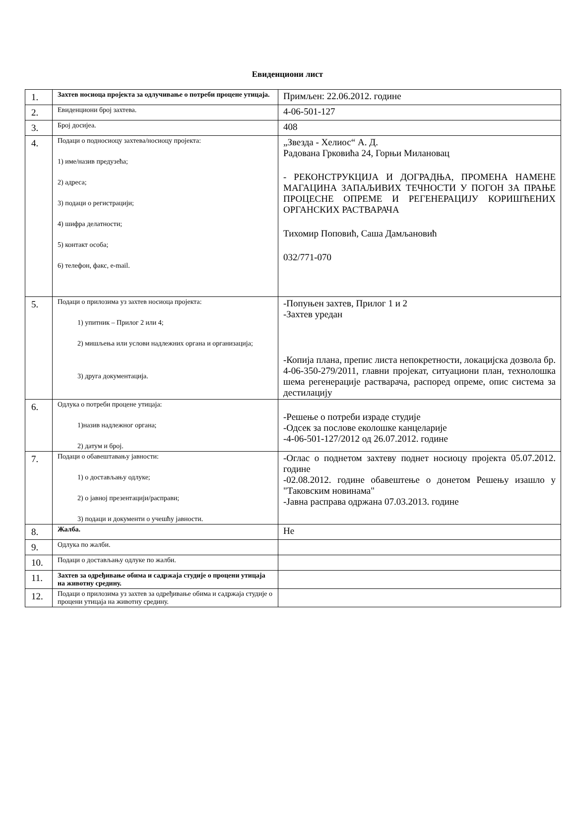Евиденциони лист
| 1. | Захтев носиоца пројекта за одлучивање о потреби процене утицаја. | Примљен: 22.06.2012. године |
| 2. | Евиденциони број захтева. | 4-06-501-127 |
| 3. | Број досијеа. | 408 |
| 4. | Подаци о подносиоцу захтева/носиоцу пројекта: 1) име/назив предузећа; 2) адреса; 3) подаци о регистрацији; 4) шифра делатности; 5) контакт особа; 6) телефон, факс, e-mail. | „Звезда - Хелиос“ А. Д. Радована Грковића 24, Горњи Милановац - РЕКОНСТРУКЦИЈА И ДОГРАДЊА, ПРОМЕНА НАМЕНЕ МАГАЦИНА ЗАПАЉИВИХ ТЕЧНОСТИ У ПОГОН ЗА ПРАЊЕ ПРОЦЕСНЕ ОПРЕМЕ И РЕГЕНЕРАЦИЈУ КОРИШЋЕНИХ ОРГАНСКИХ РАСТВАРАЧА Тихомир Поповић, Саша Дамљановић 032/771-070 |
| 5. | Подаци о прилозима уз захтев носиоца пројекта: 1) упитник – Прилог 2 или 4; 2) мишљења или услови надлежних органа и организација; 3) друга документација. | -Попуњен захтев, Прилог 1 и 2 -Захтев уредан -Копија плана, препис листа непокретности, локацијска дозвола бр. 4-06-350-279/2011, главни пројекат, ситуациони план, технолошка шема регенерације растварача, распоред опреме, опис система за дестилацију |
| 6. | Одлука о потреби процене утицаја: 1)назив надлежног органа; 2) датум и број. | -Решење о потреби израде студије -Одсек за послове еколошке канцеларије -4-06-501-127/2012 од 26.07.2012. године |
| 7. | Подаци о обавештавању јавности: 1) о достављању одлуке; 2) о јавној презентацији/расправи; 3) подаци и документи о учешћу јавности. | -Оглас о поднетом захтеву поднет носиоцу пројекта 05.07.2012. године -02.08.2012. године обавештење о донетом Решењу изашло у "Таковским новинама" -Јавна расправа одржана 07.03.2013. године |
| 8. | Жалба. | Не |
| 9. | Одлука по жалби. | |
| 10. | Подаци о достављању одлуке по жалби. | |
| 11. | Захтев за одређивање обима и садржаја студије о процени утицаја на животну средину. | |
| 12. | Подаци о прилозима уз захтев за одређивање обима и садржаја студије о процени утицаја на животну средину. | |